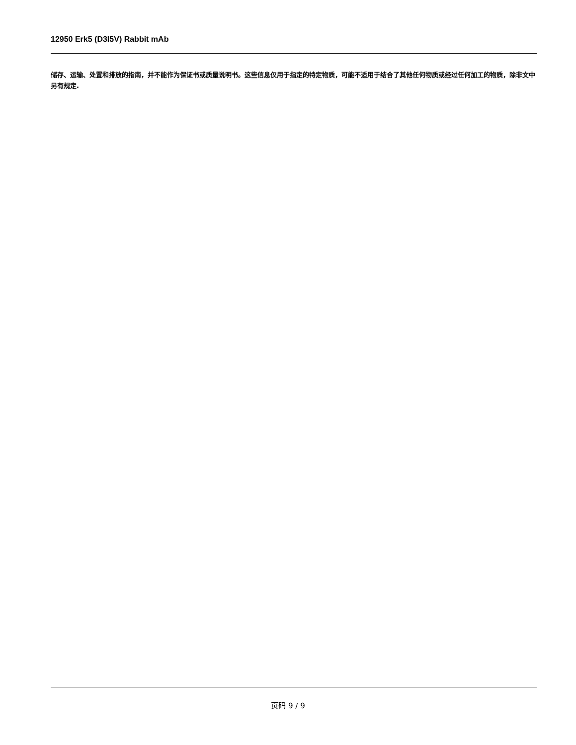12950 Erk5 (D3I5V) Rabbit mAb
储存、运输、处置和排放的指南，并不能作为保证书或质量说明书。这些信息仅用于指定的特定物质，可能不适用于结合了其他任何物质或经过任何加工的物质，除非文中另有规定.
页码 9 / 9